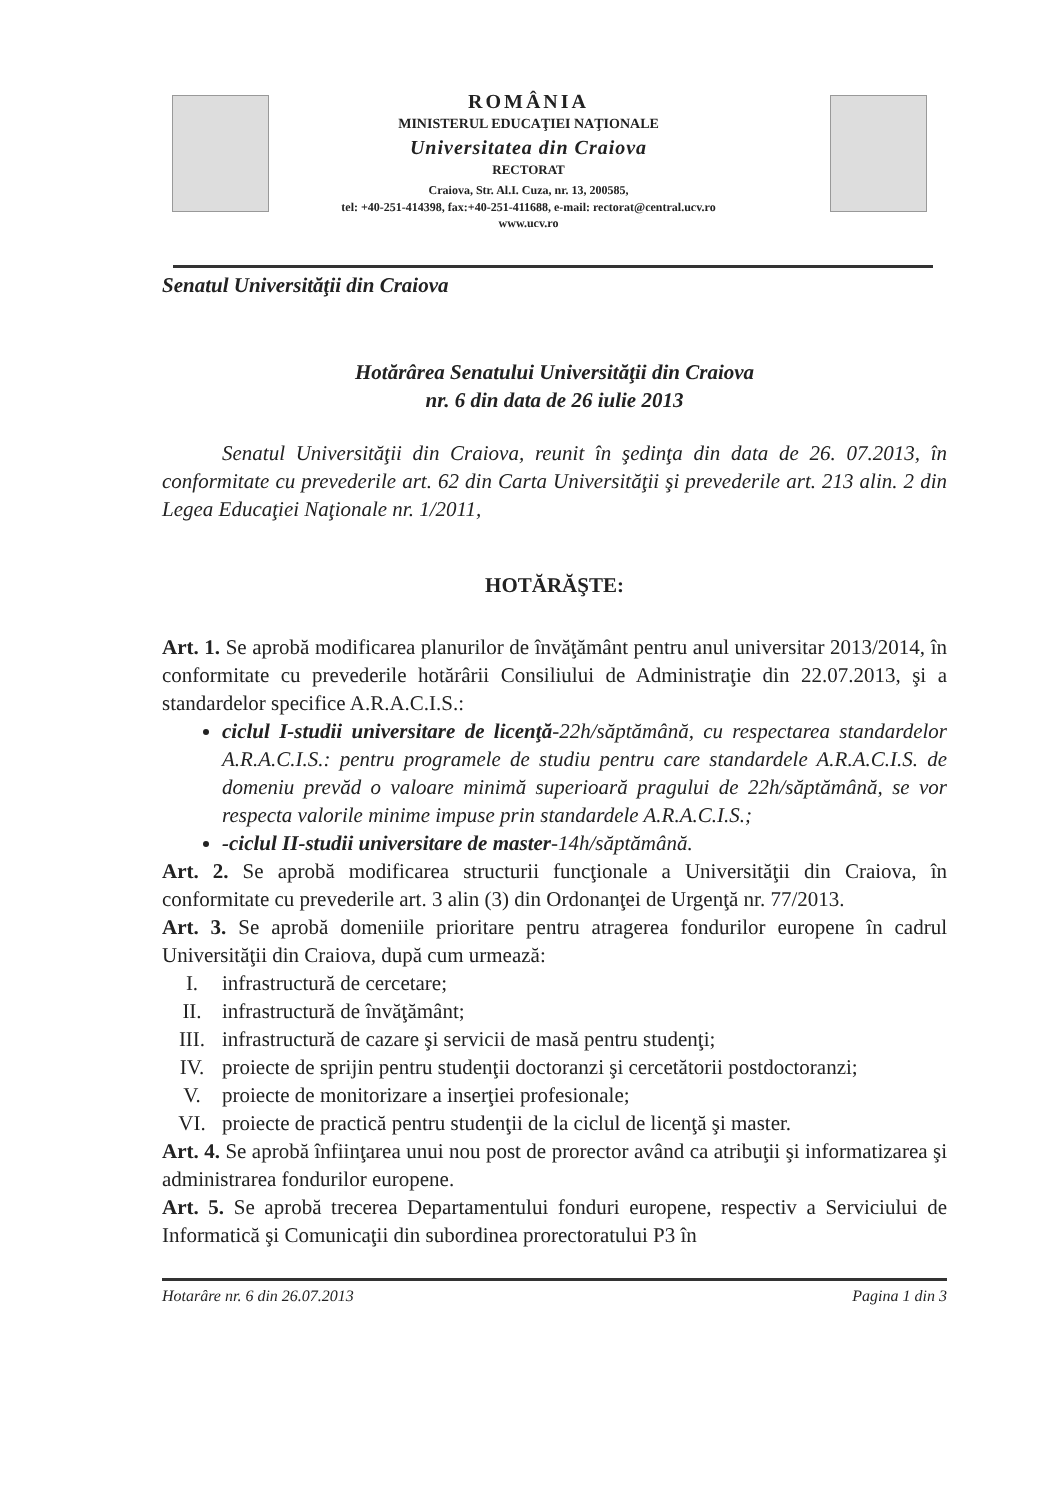ROMÂNIA
MINISTERUL EDUCAŢIEI NAŢIONALE
Universitatea din Craiova
RECTORAT
Craiova, Str. Al.I. Cuza, nr. 13, 200585,
tel: +40-251-414398, fax:+40-251-411688, e-mail: rectorat@central.ucv.ro
www.ucv.ro
Senatul Universităţii din Craiova
Hotărârea Senatului Universităţii din Craiova
nr. 6 din data de 26 iulie 2013
Senatul Universităţii din Craiova, reunit în şedinţa din data de 26. 07.2013, în conformitate cu prevederile art. 62 din Carta Universităţii şi prevederile art. 213 alin. 2 din Legea Educaţiei Naţionale nr. 1/2011,
HOTĂRĂŞTE:
Art. 1. Se aprobă modificarea planurilor de învăţământ pentru anul universitar 2013/2014, în conformitate cu prevederile hotărârii Consiliului de Administraţie din 22.07.2013, şi a standardelor specifice A.R.A.C.I.S.:
ciclul I-studii universitare de licenţă-22h/săptămână, cu respectarea standardelor A.R.A.C.I.S.: pentru programele de studiu pentru care standardele A.R.A.C.I.S. de domeniu prevăd o valoare minimă superioară pragului de 22h/săptămână, se vor respecta valorile minime impuse prin standardele A.R.A.C.I.S.;
-ciclul II-studii universitare de master-14h/săptămână.
Art. 2. Se aprobă modificarea structurii funcţionale a Universităţii din Craiova, în conformitate cu prevederile art. 3 alin (3) din Ordonanţei de Urgenţă nr. 77/2013.
Art. 3. Se aprobă domeniile prioritare pentru atragerea fondurilor europene în cadrul Universităţii din Craiova, după cum urmează:
I. infrastructură de cercetare;
II. infrastructură de învăţământ;
III. infrastructură de cazare şi servicii de masă pentru studenţi;
IV. proiecte de sprijin pentru studenţii doctoranzi şi cercetătorii postdoctoranzi;
V. proiecte de monitorizare a inserţiei profesionale;
VI. proiecte de practică pentru studenţii de la ciclul de licenţă şi master.
Art. 4. Se aprobă înfiinţarea unui nou post de prorector având ca atribuţii şi informatizarea şi administrarea fondurilor europene.
Art. 5. Se aprobă trecerea Departamentului fonduri europene, respectiv a Serviciului de Informatică şi Comunicaţii din subordinea prorectoratului P3 în
Hotarâre nr. 6 din 26.07.2013 Pagina 1 din 3